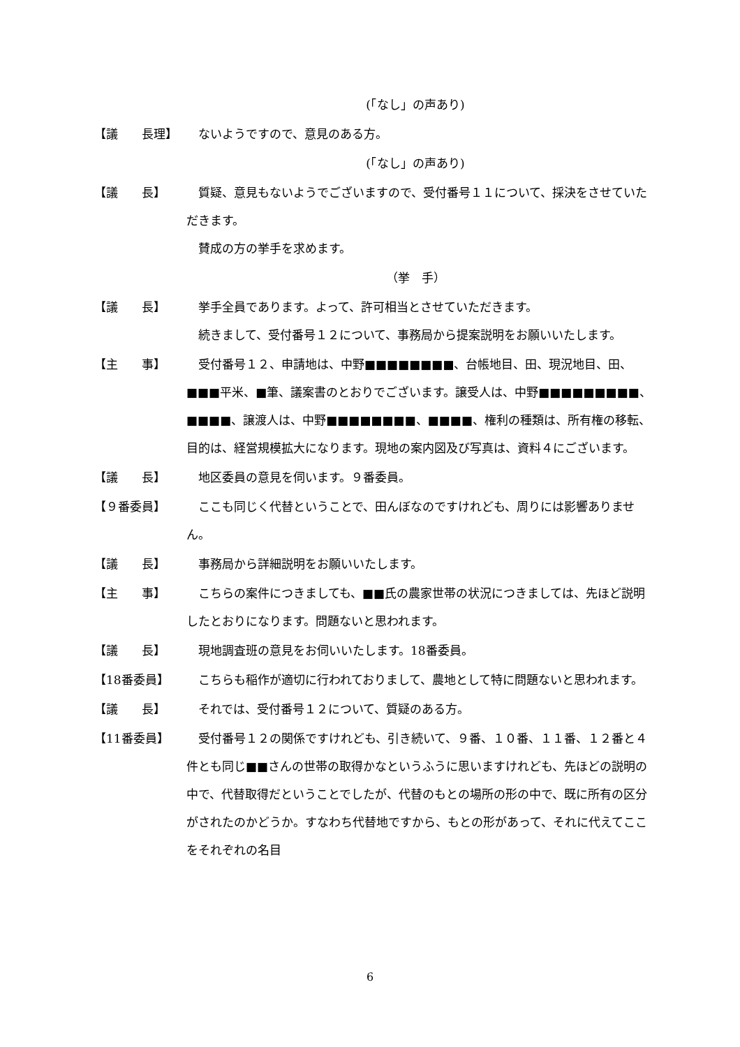(「なし」の声あり)
【議　　長理】 　ないようですので、意見のある方。
(「なし」の声あり)
【議　　長】 　質疑、意見もないようでございますので、受付番号１１について、採決をさせていただきます。
　賛成の方の挙手を求めます。
（挙　手）
【議　　長】 　挙手全員であります。よって、許可相当とさせていただきます。
　続きまして、受付番号１２について、事務局から提案説明をお願いいたします。
【主　　事】 　受付番号１２、申請地は、中野■■■■■■■■、台帳地目、田、現況地目、田、■■■平米、■筆、議案書のとおりでございます。譲受人は、中野■■■■■■■■■、■■■■、譲渡人は、中野■■■■■■■■、■■■■、権利の種類は、所有権の移転、目的は、経営規模拡大になります。現地の案内図及び写真は、資料４にございます。
【議　　長】 　地区委員の意見を伺います。９番委員。
【９番委員】 　ここも同じく代替ということで、田んぼなのですけれども、周りには影響ありません。
【議　　長】 　事務局から詳細説明をお願いいたします。
【主　　事】 　こちらの案件につきましても、■■氏の農家世帯の状況につきましては、先ほど説明したとおりになります。問題ないと思われます。
【議　　長】 　現地調査班の意見をお伺いいたします。18番委員。
【18番委員】 　こちらも稲作が適切に行われておりまして、農地として特に問題ないと思われます。
【議　　長】 　それでは、受付番号１２について、質疑のある方。
【11番委員】 　受付番号１２の関係ですけれども、引き続いて、９番、１０番、１１番、１２番と４件とも同じ■■さんの世帯の取得かなというふうに思いますけれども、先ほどの説明の中で、代替取得だということでしたが、代替のもとの場所の形の中で、既に所有の区分がされたのかどうか。すなわち代替地ですから、もとの形があって、それに代えてここをそれぞれの名目
6